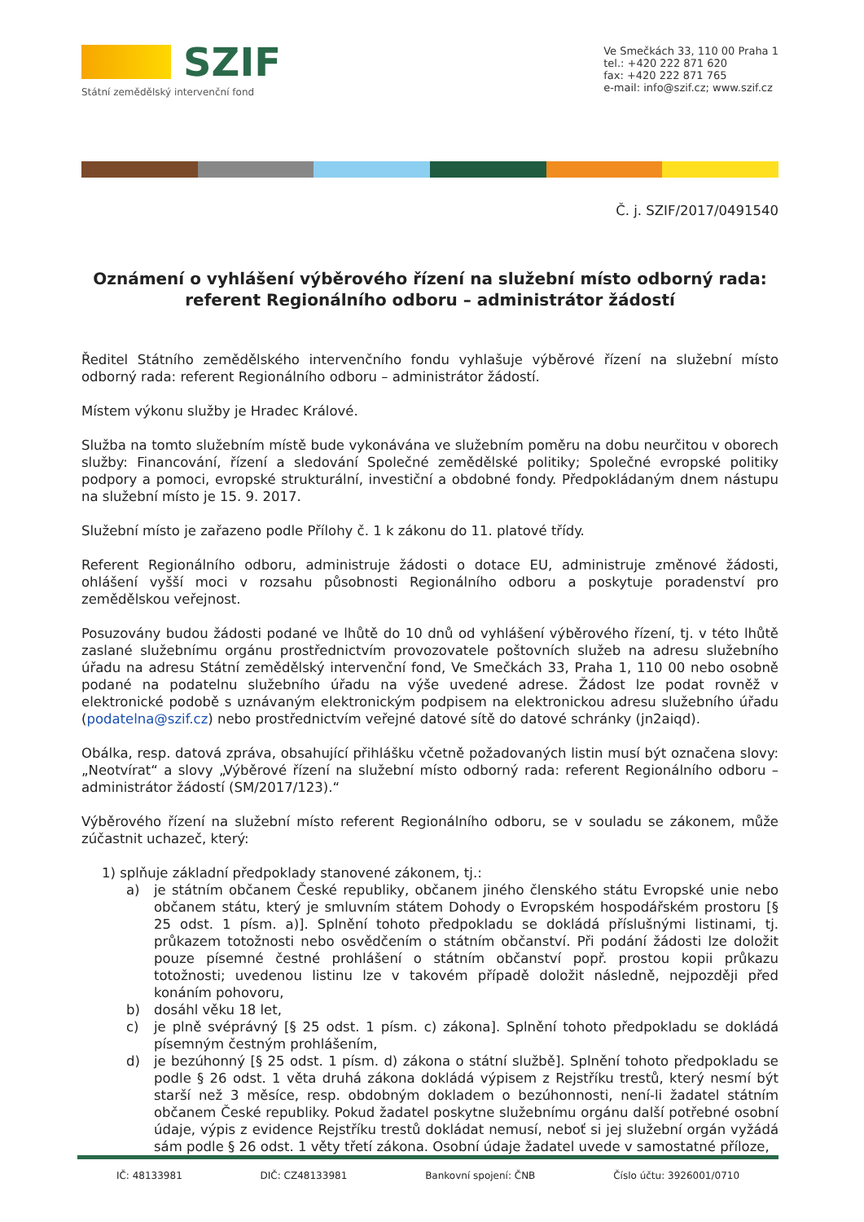SZIF
Státní zemědělský intervenční fond
Ve Smečkách 33, 110 00 Praha 1
tel.: +420 222 871 620
fax: +420 222 871 765
e-mail: info@szif.cz; www.szif.cz
Č. j. SZIF/2017/0491540
Oznámení o vyhlášení výběrového řízení na služební místo odborný rada: referent Regionálního odboru – administrátor žádostí
Ředitel Státního zemědělského intervenčního fondu vyhlašuje výběrové řízení na služební místo odborný rada: referent Regionálního odboru – administrátor žádostí.
Místem výkonu služby je Hradec Králové.
Služba na tomto služebním místě bude vykonávána ve služebním poměru na dobu neurčitou v oborech služby: Financování, řízení a sledování Společné zemědělské politiky; Společné evropské politiky podpory a pomoci, evropské strukturální, investiční a obdobné fondy. Předpokládaným dnem nástupu na služební místo je 15. 9. 2017.
Služební místo je zařazeno podle Přílohy č. 1 k zákonu do 11. platové třídy.
Referent Regionálního odboru, administruje žádosti o dotace EU, administruje změnové žádosti, ohlášení vyšší moci v rozsahu působnosti Regionálního odboru a poskytuje poradenství pro zemědělskou veřejnost.
Posuzovány budou žádosti podané ve lhůtě do 10 dnů od vyhlášení výběrového řízení, tj. v této lhůtě zaslané služebnímu orgánu prostřednictvím provozovatele poštovních služeb na adresu služebního úřadu na adresu Státní zemědělský intervenční fond, Ve Smečkách 33, Praha 1, 110 00 nebo osobně podané na podatelnu služebního úřadu na výše uvedené adrese. Žádost lze podat rovněž v elektronické podobě s uznávaným elektronickým podpisem na elektronickou adresu služebního úřadu (podatelna@szif.cz) nebo prostřednictvím veřejné datové sítě do datové schránky (jn2aiqd).
Obálka, resp. datová zpráva, obsahující přihlášku včetně požadovaných listin musí být označena slovy: „Neotvírat“ a slovy „Výběrové řízení na služební místo odborný rada: referent Regionálního odboru – administrátor žádostí (SM/2017/123).“
Výběrového řízení na služební místo referent Regionálního odboru, se v souladu se zákonem, může zúčastnit uchazeč, který:
1) splňuje základní předpoklady stanovené zákonem, tj.:
a) je státním občanem České republiky, občanem jiného členského státu Evropské unie nebo občanem státu, který je smluvním státem Dohody o Evropském hospodářském prostoru [§ 25 odst. 1 písm. a)]. Splnění tohoto předpokladu se dokládá příslušnými listinami, tj. průkazem totožnosti nebo osvědčením o státním občanství. Při podání žádosti lze doložit pouze písemné čestné prohlášení o státním občanství popř. prostou kopii průkazu totožnosti; uvedenou listinu lze v takovém případě doložit následně, nejpozději před konáním pohovoru,
b) dosáhl věku 18 let,
c) je plně svéprávný [§ 25 odst. 1 písm. c) zákona]. Splnění tohoto předpokladu se dokládá písemným čestným prohlášením,
d) je bezúhonný [§ 25 odst. 1 písm. d) zákona o státní službě]. Splnění tohoto předpokladu se podle § 26 odst. 1 věta druhá zákona dokládá výpisem z Rejstříku trestů, který nesmí být starší než 3 měsíce, resp. obdobným dokladem o bezúhonnosti, není-li žadatel státním občanem České republiky. Pokud žadatel poskytne služebnímu orgánu další potřebné osobní údaje, výpis z evidence Rejstříku trestů dokládat nemusí, neboť si jej služební orgán vyžádá sám podle § 26 odst. 1 věty třetí zákona. Osobní údaje žadatel uvede v samostatné příloze,
IČ: 48133981 DIČ: CZ48133981 Bankovní spojení: ČNB Číslo účtu: 3926001/0710